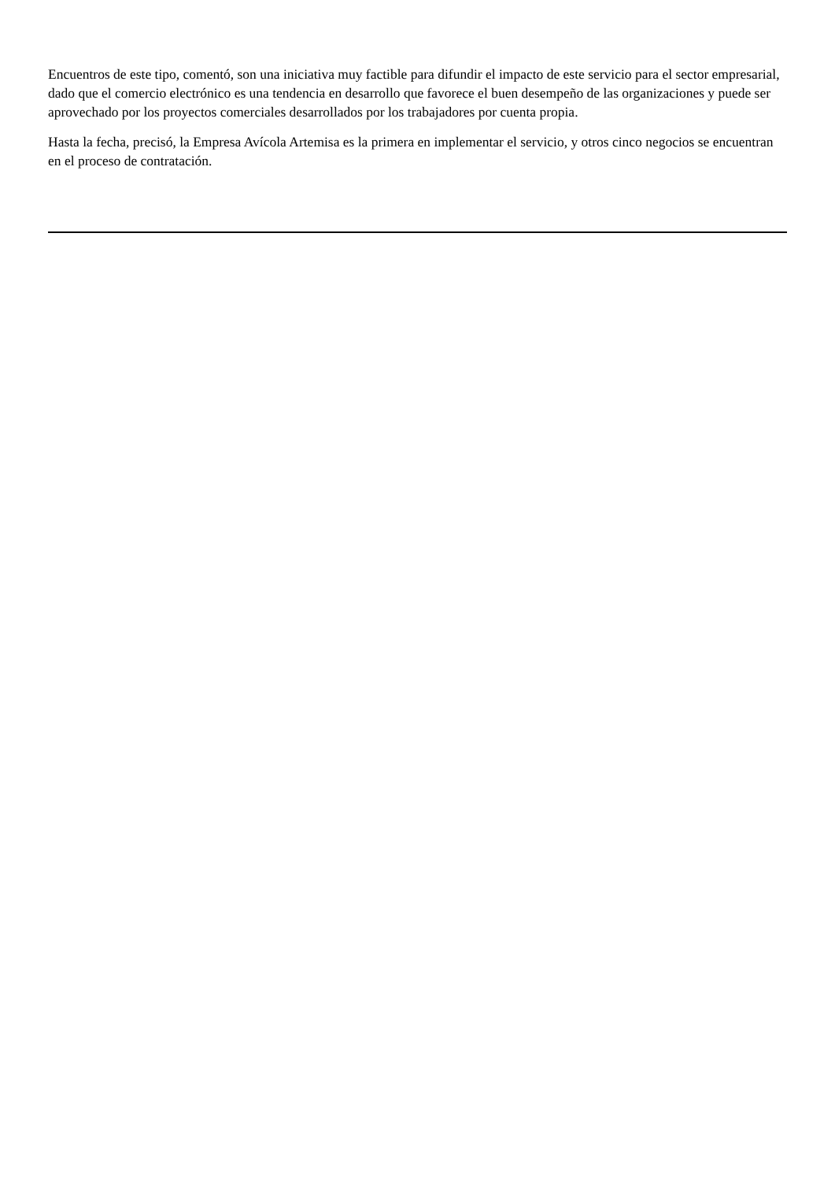Encuentros de este tipo, comentó, son una iniciativa muy factible para difundir el impacto de este servicio para el sector empresarial, dado que el comercio electrónico es una tendencia en desarrollo que favorece el buen desempeño de las organizaciones y puede ser aprovechado por los proyectos comerciales desarrollados por los trabajadores por cuenta propia.
Hasta la fecha, precisó, la Empresa Avícola Artemisa es la primera en implementar el servicio, y otros cinco negocios se encuentran en el proceso de contratación.